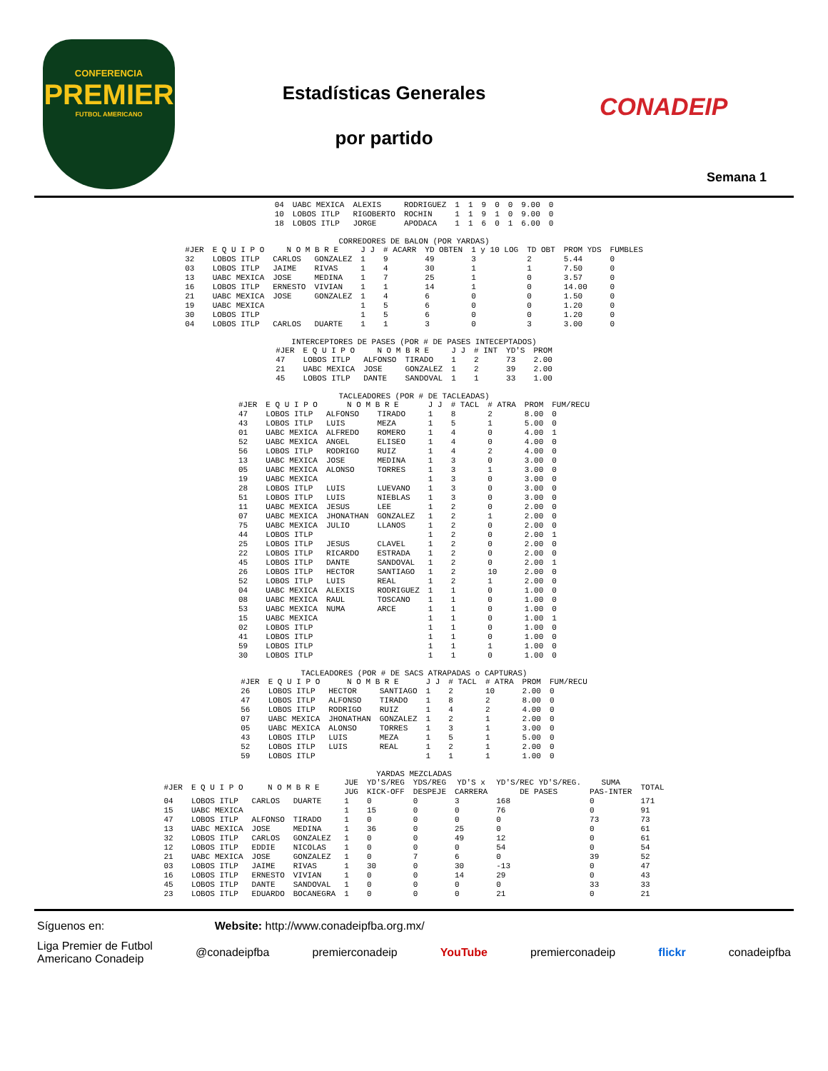CONFERENCIA
PREMIER
FUTBOL AMERICANO
Estadísticas Generales
por partido
CONADEIP
Semana 1
| 04 | UABC MEXICA | ALEXIS | RODRIGUEZ | 1 | 1 | 9 | 0 | 0 | 9.00 | 0 |
| 10 | LOBOS ITLP | RIGOBERTO | ROCHIN | 1 | 1 | 9 | 1 | 0 | 9.00 | 0 |
| 18 | LOBOS ITLP | JORGE | APODACA | 1 | 1 | 6 | 0 | 1 | 6.00 | 0 |
CORREDORES DE BALON (POR YARDAS)
| #JER | E Q U I P O | N O M B R E | | J J | # ACARR | YD OBTEN | 1 y 10 LOG | TD OBT | PROM YDS | FUMBLES |
| --- | --- | --- | --- | --- | --- | --- | --- | --- | --- | --- |
| 32 | LOBOS ITLP | CARLOS | GONZALEZ | 1 | 9 | 49 | 3 | 2 | 5.44 | 0 |
| 03 | LOBOS ITLP | JAIME | RIVAS | 1 | 4 | 30 | 1 | 1 | 7.50 | 0 |
| 13 | UABC MEXICA | JOSE | MEDINA | 1 | 7 | 25 | 1 | 0 | 3.57 | 0 |
| 16 | LOBOS ITLP | ERNESTO | VIVIAN | 1 | 1 | 14 | 1 | 0 | 14.00 | 0 |
| 21 | UABC MEXICA | JOSE | GONZALEZ | 1 | 4 | 6 | 0 | 0 | 1.50 | 0 |
| 19 | UABC MEXICA | | | 1 | 5 | 6 | 0 | 0 | 1.20 | 0 |
| 30 | LOBOS ITLP | | | 1 | 5 | 6 | 0 | 0 | 1.20 | 0 |
| 04 | LOBOS ITLP | CARLOS | DUARTE | 1 | 1 | 3 | 0 | 3 | 3.00 | 0 |
INTERCEPTORES DE PASES (POR # DE PASES INTECEPTADOS)
| #JER | E Q U I P O | N O M B R E | | J J | # INT | YD'S | PROM |
| --- | --- | --- | --- | --- | --- | --- | --- |
| 47 | LOBOS ITLP | ALFONSO | TIRADO | 1 | 2 | 73 | 2.00 |
| 21 | UABC MEXICA | JOSE | GONZALEZ | 1 | 2 | 39 | 2.00 |
| 45 | LOBOS ITLP | DANTE | SANDOVAL | 1 | 1 | 33 | 1.00 |
TACLEADORES (POR # DE TACLEADAS)
| #JER | E Q U I P O | N O M B R E | | J J | # TACL | # ATRA | PROM | FUM/RECU |
| --- | --- | --- | --- | --- | --- | --- | --- | --- |
| 47 | LOBOS ITLP | ALFONSO | TIRADO | 1 | 8 | 2 | 8.00 | 0 |
| 43 | LOBOS ITLP | LUIS | MEZA | 1 | 5 | 1 | 5.00 | 0 |
| 01 | UABC MEXICA | ALFREDO | ROMERO | 1 | 4 | 0 | 4.00 | 1 |
| 52 | UABC MEXICA | ANGEL | ELISEO | 1 | 4 | 0 | 4.00 | 0 |
| 56 | LOBOS ITLP | RODRIGO | RUIZ | 1 | 4 | 2 | 4.00 | 0 |
| 13 | UABC MEXICA | JOSE | MEDINA | 1 | 3 | 0 | 3.00 | 0 |
| 05 | UABC MEXICA | ALONSO | TORRES | 1 | 3 | 1 | 3.00 | 0 |
| 19 | UABC MEXICA | | | 1 | 3 | 0 | 3.00 | 0 |
| 28 | LOBOS ITLP | LUIS | LUEVANO | 1 | 3 | 0 | 3.00 | 0 |
| 51 | LOBOS ITLP | LUIS | NIEBLAS | 1 | 3 | 0 | 3.00 | 0 |
| 11 | UABC MEXICA | JESUS | LEE | 1 | 2 | 0 | 2.00 | 0 |
| 07 | UABC MEXICA | JHONATHAN | GONZALEZ | 1 | 2 | 1 | 2.00 | 0 |
| 75 | UABC MEXICA | JULIO | LLANOS | 1 | 2 | 0 | 2.00 | 0 |
| 44 | LOBOS ITLP | | | 1 | 2 | 0 | 2.00 | 1 |
| 25 | LOBOS ITLP | JESUS | CLAVEL | 1 | 2 | 0 | 2.00 | 0 |
| 22 | LOBOS ITLP | RICARDO | ESTRADA | 1 | 2 | 0 | 2.00 | 0 |
| 45 | LOBOS ITLP | DANTE | SANDOVAL | 1 | 2 | 0 | 2.00 | 1 |
| 26 | LOBOS ITLP | HECTOR | SANTIAGO | 1 | 2 | 10 | 2.00 | 0 |
| 52 | LOBOS ITLP | LUIS | REAL | 1 | 2 | 1 | 2.00 | 0 |
| 04 | UABC MEXICA | ALEXIS | RODRIGUEZ | 1 | 1 | 0 | 1.00 | 0 |
| 08 | UABC MEXICA | RAUL | TOSCANO | 1 | 1 | 0 | 1.00 | 0 |
| 53 | UABC MEXICA | NUMA | ARCE | 1 | 1 | 0 | 1.00 | 0 |
| 15 | UABC MEXICA | | | 1 | 1 | 0 | 1.00 | 1 |
| 02 | LOBOS ITLP | | | 1 | 1 | 0 | 1.00 | 0 |
| 41 | LOBOS ITLP | | | 1 | 1 | 0 | 1.00 | 0 |
| 59 | LOBOS ITLP | | | 1 | 1 | 1 | 1.00 | 0 |
| 30 | LOBOS ITLP | | | 1 | 1 | 0 | 1.00 | 0 |
TACLEADORES (POR # DE SACS ATRAPADAS o CAPTURAS)
| #JER | E Q U I P O | N O M B R E | | J J | # TACL | # ATRA | PROM | FUM/RECU |
| --- | --- | --- | --- | --- | --- | --- | --- | --- |
| 26 | LOBOS ITLP | HECTOR | SANTIAGO | 1 | 2 | 10 | 2.00 | 0 |
| 47 | LOBOS ITLP | ALFONSO | TIRADO | 1 | 8 | 2 | 8.00 | 0 |
| 56 | LOBOS ITLP | RODRIGO | RUIZ | 1 | 4 | 2 | 4.00 | 0 |
| 07 | UABC MEXICA | JHONATHAN | GONZALEZ | 1 | 2 | 1 | 2.00 | 0 |
| 05 | UABC MEXICA | ALONSO | TORRES | 1 | 3 | 1 | 3.00 | 0 |
| 43 | LOBOS ITLP | LUIS | MEZA | 1 | 5 | 1 | 5.00 | 0 |
| 52 | LOBOS ITLP | LUIS | REAL | 1 | 2 | 1 | 2.00 | 0 |
| 59 | LOBOS ITLP | | | 1 | 1 | 1 | 1.00 | 0 |
YARDAS MEZCLADAS
| #JER | E Q U I P O | N O M B R E | | JUE JUG | YD'S/REG KICK-OFF | YDS/REG DESPEJE | YD'S x CARRERA | YD'S/REC YD'S/REG. DE PASES | SUMA PAS-INTER | TOTAL |
| --- | --- | --- | --- | --- | --- | --- | --- | --- | --- | --- |
| 04 | LOBOS ITLP | CARLOS | DUARTE | 1 | 0 | 0 | 3 | 168 | 0 | 171 |
| 15 | UABC MEXICA | | | 1 | 15 | 0 | 0 | 76 | 0 | 91 |
| 47 | LOBOS ITLP | ALFONSO | TIRADO | 1 | 0 | 0 | 0 | 0 | 73 | 73 |
| 13 | UABC MEXICA | JOSE | MEDINA | 1 | 36 | 0 | 25 | 0 | 0 | 61 |
| 32 | LOBOS ITLP | CARLOS | GONZALEZ | 1 | 0 | 0 | 49 | 12 | 0 | 61 |
| 12 | LOBOS ITLP | EDDIE | NICOLAS | 1 | 0 | 0 | 0 | 54 | 0 | 54 |
| 21 | UABC MEXICA | JOSE | GONZALEZ | 1 | 0 | 7 | 6 | 0 | 39 | 52 |
| 03 | LOBOS ITLP | JAIME | RIVAS | 1 | 30 | 0 | 30 | -13 | 0 | 47 |
| 16 | LOBOS ITLP | ERNESTO | VIVIAN | 1 | 0 | 0 | 14 | 29 | 0 | 43 |
| 45 | LOBOS ITLP | DANTE | SANDOVAL | 1 | 0 | 0 | 0 | 0 | 33 | 33 |
| 23 | LOBOS ITLP | EDUARDO | BOCANEGRA | 1 | 0 | 0 | 0 | 21 | 0 | 21 |
Síguenos en: Website: http://www.conadeipfba.org.mx/
Liga Premier de Futbol
Americano Conadeip @conadeipfba premierconadeip YouTube premierconadeip flickr conadeipfba